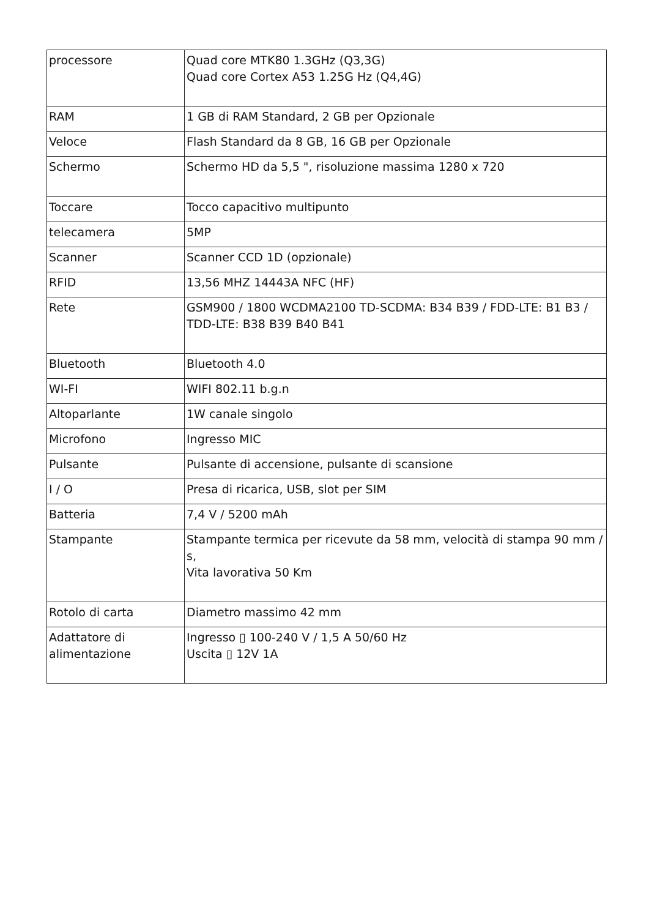| processore | Quad core MTK80 1.3GHz (Q3,3G) Quad core Cortex A53 1.25G Hz (Q4,4G) |
| RAM | 1 GB di RAM Standard, 2 GB per Opzionale |
| Veloce | Flash Standard da 8 GB, 16 GB per Opzionale |
| Schermo | Schermo HD da 5,5 ", risoluzione massima 1280 x 720 |
| Toccare | Tocco capacitivo multipunto |
| telecamera | 5MP |
| Scanner | Scanner CCD 1D (opzionale) |
| RFID | 13,56 MHZ 14443A NFC (HF) |
| Rete | GSM900 / 1800 WCDMA2100 TD-SCDMA: B34 B39 / FDD-LTE: B1 B3 / TDD-LTE: B38 B39 B40 B41 |
| Bluetooth | Bluetooth 4.0 |
| WI-FI | WIFI 802.11 b.g.n |
| Altoparlante | 1W canale singolo |
| Microfono | Ingresso MIC |
| Pulsante | Pulsante di accensione, pulsante di scansione |
| I / O | Presa di ricarica, USB, slot per SIM |
| Batteria | 7,4 V / 5200 mAh |
| Stampante | Stampante termica per ricevute da 58 mm, velocità di stampa 90 mm / s, Vita lavorativa 50 Km |
| Rotolo di carta | Diametro massimo 42 mm |
| Adattatore di alimentazione | Ingresso ▯ 100-240 V / 1,5 A 50/60 Hz Uscita ▯ 12V 1A |